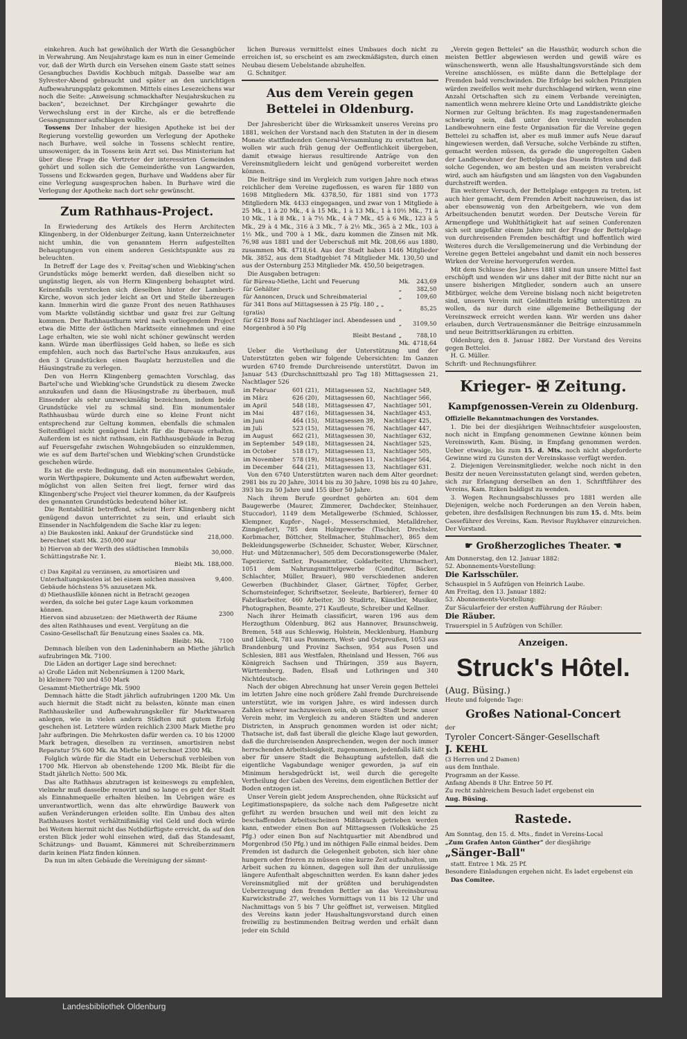einkehren. Auch hat gewöhnlich der Wirth die Gesangbücher in Verwahrung. Am Neujahrstage kam es nun in einer Gemeinde vor, daß der Wirth durch ein Versehen einem Gaste statt seines Gesangbuches Davidis Kochbuch mitgab. Dasselbe war am Sylvester-Abend gebraucht und später an den unrichtigen Aufbewahrungsplatz gekommen. Mittels eines Lesezeichens war noch die Seite: „Anweisung schmackhafter Neujahrskuchen zu backen", bezeichnet. Der Kirchgänger gewahrte die Verwechslung erst in der Kirche, als er die betreffende Gesangnummer aufschlagen wollte.
Tossens Der Inhaber der hiesigen Apotheke ist bei der Regierung vorstellig geworden um Verlegung der Apotheke nach Burhave, weil solche in Tossens schlecht rentire, umsoweniger, da in Tossens kein Arzt sei. Das Ministerium hat über diese Frage die Vertreter der interessirten Gemeinden gehört und sollen sich die Gemeinderäthe von Langwarden, Tossens und Eckwarden gegen, Burhave und Waddens aber für eine Verlegung ausgesprochen haben. In Burhave wird die Verlegung der Apotheke nach dort sehr gewünscht.
Zum Rathhaus-Project.
In Erwiederung des Artikels des Herrn Architecten Klingenberg, in der Oldenburger Zeitung, kann Unterzeichneter nicht umhin, die von genanntem Herrn aufgestellten Behauptungen von einem anderen Gesichtspunkte aus zu beleuchten.
In Betreff der Lage des v. Freitag'schen und Wiebking'schen Grundstücks möge bemerkt werden, daß dieselben nicht so ungünstig liegen, als von Herrn Klingenberg behauptet wird. Keinenfalls verstecken sich dieselben hinter der Lamberti-Kirche, wovon sich jeder leicht an Ort und Stelle überzeugen kann. Immerhin wird die ganze Front des neuen Rathhauses vom Markte vollständig sichtbar und ganz frei zur Geltung kommen. Der Rathhausthurm wird nach vorliegendem Project etwa die Mitte der östlichen Marktseite einnehmen und eine Lage erhalten, wie sie wohl nicht schöner gewünscht werden kann. Würde man überflüssiges Geld haben, so ließe es sich empfehlen, auch noch das Bartel'sche Haus anzukaufen, aus den 3 Grundstücken einen Bauplatz herzustellen und die Häusingstraße zu verlegen.
Den von Herrn Klingenberg gemachten Vorschlag, das Bartel'sche und Wiebking'sche Grundstück zu diesem Zwecke anzukaufen und dann die Häusingstraße zu überbauen, muß Einsender als sehr unzweckmäßig bezeichnen, indem beide Grundstücke viel zu schmal sind. Ein monumentaler Rathhausbau würde durch eine so kleine Front nicht entsprechend zur Geltung kommen, ebenfalls die schmalen Seitenflügel nicht genügend Licht für die Bureaus erhalten. Außerdem ist es nicht rathsam, ein Rathhausgebäude in Bezug auf Feuersgefahr zwischen Wohngebäuden so einzuklemmen, wie es auf dem Bartel'schen und Wiebking'schen Grundstücke geschehen würde.
Es ist die erste Bedingung, daß ein monumentales Gebäude, worin Werthpapiere, Dokumente und Acten aufbewahrt werden, möglichst von allen Seiten frei liegt, ferner wird das Klingenberg'sche Project viel theurer kommen, da der Kaufpreis des genannten Grundstücks bedeutend höher ist.
Die Rentabilität betreffend, scheint Herr Klingenberg nicht genügend davon unterrichtet zu sein, und erlaubt sich Einsender in Nachfolgendem die Sache klar zu legen:
| a) Die Baukosten inkl. Ankauf der Grundstücke sind berechnet statt Mk. 250,000 nur | 218,000. |
| b) Hiervon ab der Werth des städtischen Immobils Schüttingstraße Nr. 1. | 30,000. |
| Bleibt Mk. | 188,000. |
| c) Das Kapital zu verzinsen, zu amortisiren und Unterhaltungskosten ist bei einem solchen massiven Gebäude höchstens 5% anzusetzen Mk. | 9,400. |
| d) Miethausfälle können nicht in Betracht gezogen werden, da solche bei guter Lage kaum vorkommen können. Hiervon sind abzusetzen: der Miethwerth der Räume des alten Rathhauses und event. Vergütung an die Casino-Gesellschaft für Benutzung eines Saales ca. Mk. | 2300 |
| Bleibt: Mk. | 7100 |
Demnach bleiben von den Ladeninhabern an Miethe jährlich aufzubringen Mk. 7100.
Die Läden an dortiger Lage sind berechnet:
a) Große Läden mit Nebenräumen à 1200 Mark,
b) kleinere 700 und 450 Mark
Gesammt-Mietherträge Mk. 5900
Demnach hätte die Stadt jährlich aufzubringen 1200 Mk. Um auch hiermit die Stadt nicht zu belasten, könnte man einen Rathhauskeller und Aufbewahrungskeller für Marktwaaren anlegen, wie in vielen andern Städten mit gutem Erfolg geschehen ist. Letztere würden reichlich 2300 Mark Miethe pro Jahr aufbringen. Die Mehrkosten dafür werden ca. 10 bis 12000 Mark betragen, dieselben zu verzinsen, amortisiren nebst Reparatur 5% 600 Mk. An Miethe ist berechnet 2300 Mk.
Folglich würde für die Stadt ein Ueberschuß verbleiben von 1700 Mk. Hiervon ab obenstehende 1200 Mk. Bleibt für die Stadt jährlich Netto: 500 Mk.
Das alte Rathhaus abzutragen ist keineswegs zu empfehlen, vielmehr muß dasselbe renovirt und so lange es geht der Stadt als Einnahmequelle erhalten bleiben. Im Uebrigen wäre es unverantwortlich, wenn das alte ehrwürdige Bauwerk von außen Veränderungen erleiden sollte. Ein Umbau des alten Rathhauses kostet verhältnißmäßig viel Geld und doch würde bei Weitem hiermit nicht das Nothdürftigste erreicht, da auf den ersten Blick jeder wohl einsehen wird, daß das Standesamt, Schätzungs- und Bauamt, Kämmerei mit Schreiberzimmern darin keinen Platz finden können.
Da nun im alten Gebäude die Vereinigung der sämmt-
lichen Bureaus vermittelst eines Umbaues doch nicht zu erreichen ist, so erscheint es am zweckmäßigsten, durch einen Neubau diesem Uebelstande abzuhelfen.
G. Schnitger.
Aus dem Verein gegen Bettelei in Oldenburg.
Der Jahresbericht über die Wirksamkeit unseres Vereins pro 1881, welchen der Vorstand nach den Statuten in der in diesem Monate stattfindenden General-Versammlung zu erstatten hat, wollen wir auch früh genug der Oeffentlichkeit übergeben, damit etwaige hieraus resultirende Anträge von den Vereinsmitgliedern leicht und genügend vorbereitet werden können.
Die Beiträge sind im Vergleich zum vorigen Jahre noch etwas reichlicher dem Vereine zugeflossen, es waren für 1880 von 1698 Mitgliedern Mk. 4378,50, für 1881 sind von 1773 Mitgliedern Mk. 4433 eingegangen, und zwar von 1 Mitgliede à 25 Mk., 1 à 20 Mk., 4 à 15 Mk., 1 à 13 Mk., 1 à 10½ Mk., 71 à 10 Mk., 1 à 8 Mk., 1 à 7½ Mk., 4 à 7 Mk., 45 à 6 Mk., 123 à 5 Mk., 29 à 4 Mk., 316 à 3 Mk., 7 à 2½ Mk., 365 à 2 Mk., 103 à 1½ Mk., und 700 à 1 Mk., dazu kommen die Zinsen mit Mk. 76,98 aus 1881 und der Ueberschuß mit Mk. 208,66 aus 1880, zusammen Mk. 4718,64. Aus der Stadt haben 1446 Mitglieder Mk. 3852, aus dem Stadtgebiet 74 Mitglieder Mk. 130,50 und aus der Osternburg 253 Mitglieder Mk. 450,50 beigetragen.
Die Ausgaben betragen:
| für Büreau-Miethe, Licht und Feuerung | Mk. | 243,69 |
| für Gehälter | „ | 382,50 |
| für Annoncen, Druck und Schreibmaterial | „ | 109,60 |
| für 341 Bons auf Mittagsessen à 25 Pfg. 180 „ „ (gratis) | „ | 85,25 |
| für 6219 Bons auf Nachtlager incl. Abendessen und Morgenbrod à 50 Pfg | „ | 3109,50 |
| Bleibt Bestand | „ | 788,10 |
| | Mk. | 4718,64 |
Ueber die Vertheilung der Unterstützung und der Unterstützten geben wir folgende Uebersichten: Im Ganzen wurden 6740 fremde Durchreisende unterstützt. Davon im Januar 543 (Durchschnittszahl pro Tag 18) Mittagsessen 21, Nachtlager 526
| im Februar | 601 (21), | Mittagsessen 52, | Nachtlager 549, |
| im März | 626 (20), | Mittagsessen 60, | Nachtlager 566, |
| im April | 548 (18), | Mittagsessen 47, | Nachtlager 501, |
| im Mai | 487 (16), | Mittagsessen 34, | Nachtlager 453, |
| im Juni | 464 (15), | Mittagsessen 39, | Nachtlager 425, |
| im Juli | 523 (15), | Mittagsessen 76, | Nachtlager 447, |
| im August | 662 (21), | Mittagsessen 30, | Nachtlager 632, |
| im September | 549 (18), | Mittagsessen 24, | Nachtlager 525, |
| im October | 518 (17), | Mittagsessen 13, | Nachtlager 505, |
| im November | 578 (19), | Mittagsessen 11, | Nachtlager 564, |
| im December | 644 (21), | Mittagsessen 13, | Nachtlager 631. |
Von den 6740 Unterstützten waren nach dem Alter geordnet: 2981 bis zu 20 Jahre, 3014 bis zu 30 Jahre, 1098 bis zu 40 Jahre, 393 bis zu 50 Jahre und 155 über 50 Jahre.
Nach ihrem Berufe geordnet gehörten an: 604 dem Baugewerbe (Maurer, Zimmerer, Dachdecker, Steinhauer, Stuccador), 1149 dem Metallgewerbe (Schmied, Schlosser, Klempner, Kupfer-, Nagel-, Messerschmied, Metalldreher, Zinngießer), 785 dem Holzgewerbe (Tischler, Drechsler, Korbmacher, Böttcher, Stellmacher, Stuhlmacher), 865 dem Bekleidungsgewerbe (Schneider, Schuster, Weber, Kürschner, Hut- und Mützenmacher), 505 dem Decorationsgewerbe (Maler, Tapezierer, Sattler, Posamentier, Goldarbeiter, Uhrmacher), 1051 dem Nahrungsmittelgewerbe (Conditor, Bäcker, Schlachter, Müller, Brauer), 980 verschiedenen anderen Gewerben (Buchbinder, Glaser, Gärtner, Töpfer, Gerber, Schornsteinfeger, Schriftsetzer, Seeleute, Barbierer), ferner 40 Fabrikarbeiter, 460 Arbeiter, 30 Studirte, Künstler, Musiker, Photographen, Beamte, 271 Kaufleute, Schreiber und Kellner.
Nach ihrer Heimath classificirt, waren 196 aus dem Herzogthum Oldenburg, 862 aus Hannover, Braunschweig, Bremen, 548 aus Schleswig, Holstein, Mecklenburg, Hamburg und Lübeck, 781 aus Pommern, West- und Ostpreußen, 1053 aus Brandenburg und Provinz Sachsen, 954 aus Posen und Schlesien, 881 aus Westfalen, Rheinland und Hessen, 766 aus Königreich Sachsen und Thüringen, 359 aus Bayern, Württemberg, Baden, Elsaß und Lothringen und 340 Nichtdeutsche.
Nach der obigen Abrechnung hat unser Verein gegen Bettelei im letzten Jahre eine noch größere Zahl fremde Durchreisende unterstützt, wie im vorigen Jahre, es wird indessen durch Zahlen schwer nachzuweisen sein, ob unsere Stadt bezw. unser Verein mehr, im Vergleich zu anderen Städten und anderen Districten, in Anspruch genommen worden ist oder nicht; Thatsache ist, daß fast überall die gleiche Klage laut geworden, daß die durchreisenden Ansprechenden, wegen der noch immer herrschenden Arbeitslosigkeit, zugenommen, jedenfalls läßt sich aber für unsere Stadt die Behauptung aufstellen, daß die eigentliche Vagabundage weniger geworden, ja auf ein Minimum herabgedrückt ist, weil durch die geregelte Vertheilung der Gaben des Vereins, dem eigentlichen Bettler der Boden entzogen ist.
Unser Verein giebt jedem Ansprechenden, ohne Rücksicht auf Legitimationspapiere, da solche nach dem Paßgesetze nicht geführt zu werden brauchen und weil mit den leicht zu beschaffenden Arbeitsscheinen Mißbrauch getrieben werden kann, entweder einen Bon auf Mittagsessen (Volksküche 25 Pfg.) oder einen Bon auf Nachtquartier mit Abendbrod und Morgenbrod (50 Pfg.) und im nöthigen Falle einmal beides. Dem Fremden ist dadurch die Gelegenheit geboten, sich hier ohne hungern oder frieren zu müssen eine kurze Zeit aufzuhalten, um Arbeit suchen zu können, dagegen soll ihm der unzulässige längere Aufenthalt abgeschnitten werden. Es kann daher jedes Vereinsmitglied mit der größten und beruhigendsten Ueberzeugung den fremden Bettler an das Vereinsbureau Kurwickstraße 27, welches Vormittags von 11 bis 12 Uhr und Nachmittags von 5 bis 7 Uhr geöffnet ist, verweisen. Mitglied des Vereins kann jeder Haushaltungsvorstand durch einen freiwillig zu bestimmenden Beitrag werden und erhält dann jeder ein Schild
„Verein gegen Bettelei" an die Hausthür, wodurch schon die meisten Bettler abgewiesen werden und gewiß wäre es wünschenswerth, wenn alle Haushaltungsvorstände sich dem Vereine anschlössen, es müßte dann die Bettelplage der Fremden bald verschwinden. Die Erfolge bei solchen Prinzipien würden zweifellos weit mehr durchschlagend wirken, wenn eine Anzahl Ortschaften sich zu einem Verbande vereinigten, namentlich wenn mehrere kleine Orte und Landdistrikte gleiche Normen zur Geltung brächten. Es mag zugestandenermaßen schwierig sein, daß unter den vereinzeld wohnenden Landbewohnern eine feste Organisation für die Vereine gegen Bettelei zu schaffen ist, aber es muß immer aufs Neue darauf hingewiesen werden, daß Versuche, solche Verbände zu stiften, gemacht werden müssen, da gerade die ungeregelten Gaben der Landbewohner der Bettelplage das Dasein fristen und daß solche Gegenden, wo am besten und am meisten verabreicht wird, auch am häufigsten und am längsten von den Vagabunden durchstreift werden.
Ein weiterer Versuch, der Bettelplage entgegen zu treten, ist auch hier gemacht, dem Fremden Arbeit nachzuweisen, das ist aber ebensowenig von den Arbeitgebern, wie von dem Arbeitsuchenden benutzt worden. Der Deutsche Verein für Armenpflege und Wohlthätigkeit hat auf seinen Conferenzen sich seit ungefähr einem Jahre mit der Frage der Bettelplage von durchreisenden Fremden beschäftigt und hoffentlich wird Weiteres durch die Verallgemeinerung und die Verbindung der Vereine gegen Bettelei angebahnt und damit ein noch besseres Wirken der Vereine hervorgerufen werden.
Mit dem Schlusse des Jahres 1881 sind nun unsere Mittel fast erschöpft und wenden wir uns daher mit der Bitte nicht nur an unsere bisherigen Mitglieder, sondern auch an unsere Mitbürger, welche dem Vereine bislang noch nicht beigetreten sind, unsern Verein mit Geldmitteln kräftig unterstützen zu wollen, da nur durch eine allgemeine Betheiligung der Vereinszweck erreicht werden kann. Wir werden uns daher erlauben, durch Vertrauensmänner die Beiträge einzusammeln und neue Beitrittserklärungen zu erbitten.
Oldenburg, den 8. Januar 1882. Der Vorstand des Vereins gegen Bettelei.
H. G. Müller.
Schrift- und Rechnungsführer.
Krieger- ✠ Zeitung.
Kampfgenossen-Verein zu Oldenburg.
Offizielle Bekanntmachungen des Vorstandes.
1. Die bei der diesjährigen Weihnachtsfeier ausgeloosten, noch nicht in Empfang genommenen Gewinne können beim Vereinswirth, Kam. Büsing, in Empfang genommen werden. Ueber etwaige, bis zum 15. d. Mts. noch nicht abgeforderte Gewinne wird zu Gunsten der Vereinskasse verfügt werden.
2. Diejenigen Vereinsmitglieder, welche noch nicht in den Besitz der neuen Vereinsstatuten gelangt sind, werden gebeten, sich zur Erlangung derselben an den 1. Schriftführer des Vereins, Kam. Itzken baldigst zu wenden.
3. Wegen Rechnungsabschlusses pro 1881 werden alle Diejenigen, welche noch Forderungen an den Verein haben, gebeten, ihre desfallsigen Rechnungen bis zum 15. d. Mts. beim Casseführer des Vereins, Kam. Revisor Ruykhaver einzureichen. Der Vorstand.
☛ Großherzogliches Theater. ☚
Am Donnerstag, den 12. Januar 1882:
52. Abonnements-Vorstellung:
Die Karlsschüler.
Schauspiel in 5 Aufzügen von Heinrich Laube.
Am Freitag, den 13. Januar 1882:
53. Abonnements-Vorstellung:
Zur Säcularfeier der ersten Aufführung der Räuber:
Die Räuber.
Trauerspiel in 5 Aufzügen von Schiller.
Anzeigen.
Struck's Hôtel.
(Aug. Büsing.)
Heute und folgende Tage:
Großes National-Concert
der
Tyroler Concert-Sänger-Gesellschaft
J. KEHL
(3 Herren und 2 Damen)
aus dem Innthale.
Programm an der Kasse.
Anfang Abends 8 Uhr. Entree 50 Pf.
Zu recht zahlreichem Besuch ladet ergebenst ein
Aug. Büsing.
Rastede.
Am Sonntag, den 15. d. Mts., findet in Vereins-Local
„Zum Grafen Anton Günther" der diesjährige
„Sänger-Ball"
statt. Entree 1 Mk. 25 Pf.
Besondere Einladungen ergehen nicht. Es ladet ergebenst ein
Das Comitee.
Landesbibliothek Oldenburg